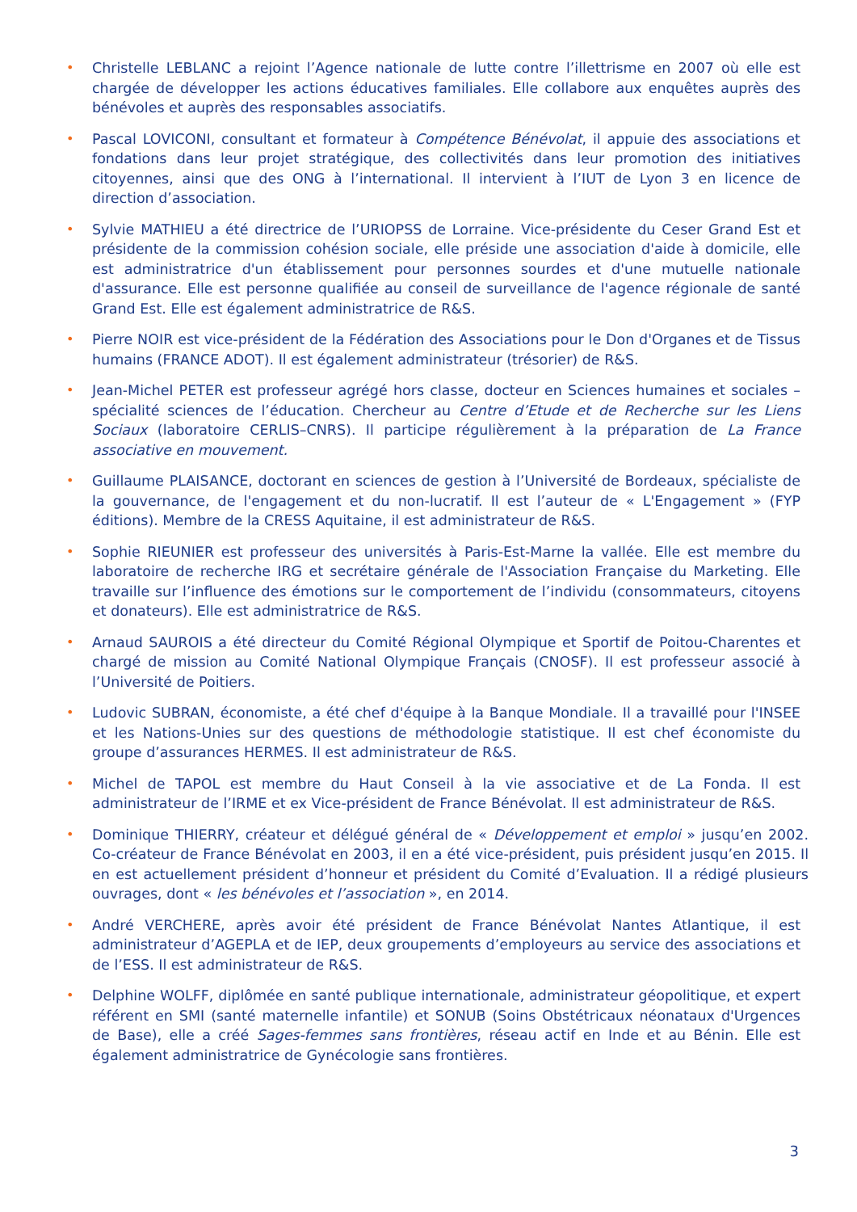• Christelle LEBLANC a rejoint l’Agence nationale de lutte contre l’illettrisme en 2007 où elle est chargée de développer les actions éducatives familiales. Elle collabore aux enquêtes auprès des bénévoles et auprès des responsables associatifs.
• Pascal LOVICONI, consultant et formateur à Compétence Bénévolat, il appuie des associations et fondations dans leur projet stratégique, des collectivités dans leur promotion des initiatives citoyennes, ainsi que des ONG à l’international. Il intervient à l’IUT de Lyon 3 en licence de direction d’association.
• Sylvie MATHIEU a été directrice de l’URIOPSS de Lorraine. Vice-présidente du Ceser Grand Est et présidente de la commission cohésion sociale, elle préside une association d'aide à domicile, elle est administratrice d'un établissement pour personnes sourdes et d'une mutuelle nationale d'assurance. Elle est personne qualifiée au conseil de surveillance de l'agence régionale de santé Grand Est. Elle est également administratrice de R&S.
• Pierre NOIR est vice-président de la Fédération des Associations pour le Don d'Organes et de Tissus humains (FRANCE ADOT). Il est également administrateur (trésorier) de R&S.
• Jean-Michel PETER est professeur agrégé hors classe, docteur en Sciences humaines et sociales – spécialité sciences de l’éducation. Chercheur au Centre d’Etude et de Recherche sur les Liens Sociaux (laboratoire CERLIS–CNRS). Il participe régulièrement à la préparation de La France associative en mouvement.
• Guillaume PLAISANCE, doctorant en sciences de gestion à l’Université de Bordeaux, spécialiste de la gouvernance, de l'engagement et du non-lucratif. Il est l’auteur de « L'Engagement » (FYP éditions). Membre de la CRESS Aquitaine, il est administrateur de R&S.
• Sophie RIEUNIER est professeur des universités à Paris-Est-Marne la vallée. Elle est membre du laboratoire de recherche IRG et secrétaire générale de l'Association Française du Marketing. Elle travaille sur l’influence des émotions sur le comportement de l’individu (consommateurs, citoyens et donateurs). Elle est administratrice de R&S.
• Arnaud SAUROIS a été directeur du Comité Régional Olympique et Sportif de Poitou-Charentes et chargé de mission au Comité National Olympique Français (CNOSF). Il est professeur associé à l’Université de Poitiers.
• Ludovic SUBRAN, économiste, a été chef d'équipe à la Banque Mondiale. Il a travaillé pour l'INSEE et les Nations-Unies sur des questions de méthodologie statistique. Il est chef économiste du groupe d’assurances HERMES. Il est administrateur de R&S.
• Michel de TAPOL est membre du Haut Conseil à la vie associative et de La Fonda. Il est administrateur de l’IRME et ex Vice-président de France Bénévolat. Il est administrateur de R&S.
• Dominique THIERRY, créateur et délégué général de « Développement et emploi » jusqu’en 2002. Co-créateur de France Bénévolat en 2003, il en a été vice-président, puis président jusqu’en 2015. Il en est actuellement président d’honneur et président du Comité d’Evaluation. Il a rédigé plusieurs ouvrages, dont « les bénévoles et l’association », en 2014.
• André VERCHERE, après avoir été président de France Bénévolat Nantes Atlantique, il est administrateur d’AGEPLA et de IEP, deux groupements d’employeurs au service des associations et de l’ESS. Il est administrateur de R&S.
• Delphine WOLFF, diplômée en santé publique internationale, administrateur géopolitique, et expert référent en SMI (santé maternelle infantile) et SONUB (Soins Obstétricaux néonataux d'Urgences de Base), elle a créé Sages-femmes sans frontières, réseau actif en Inde et au Bénin. Elle est également administratrice de Gynécologie sans frontières.
3